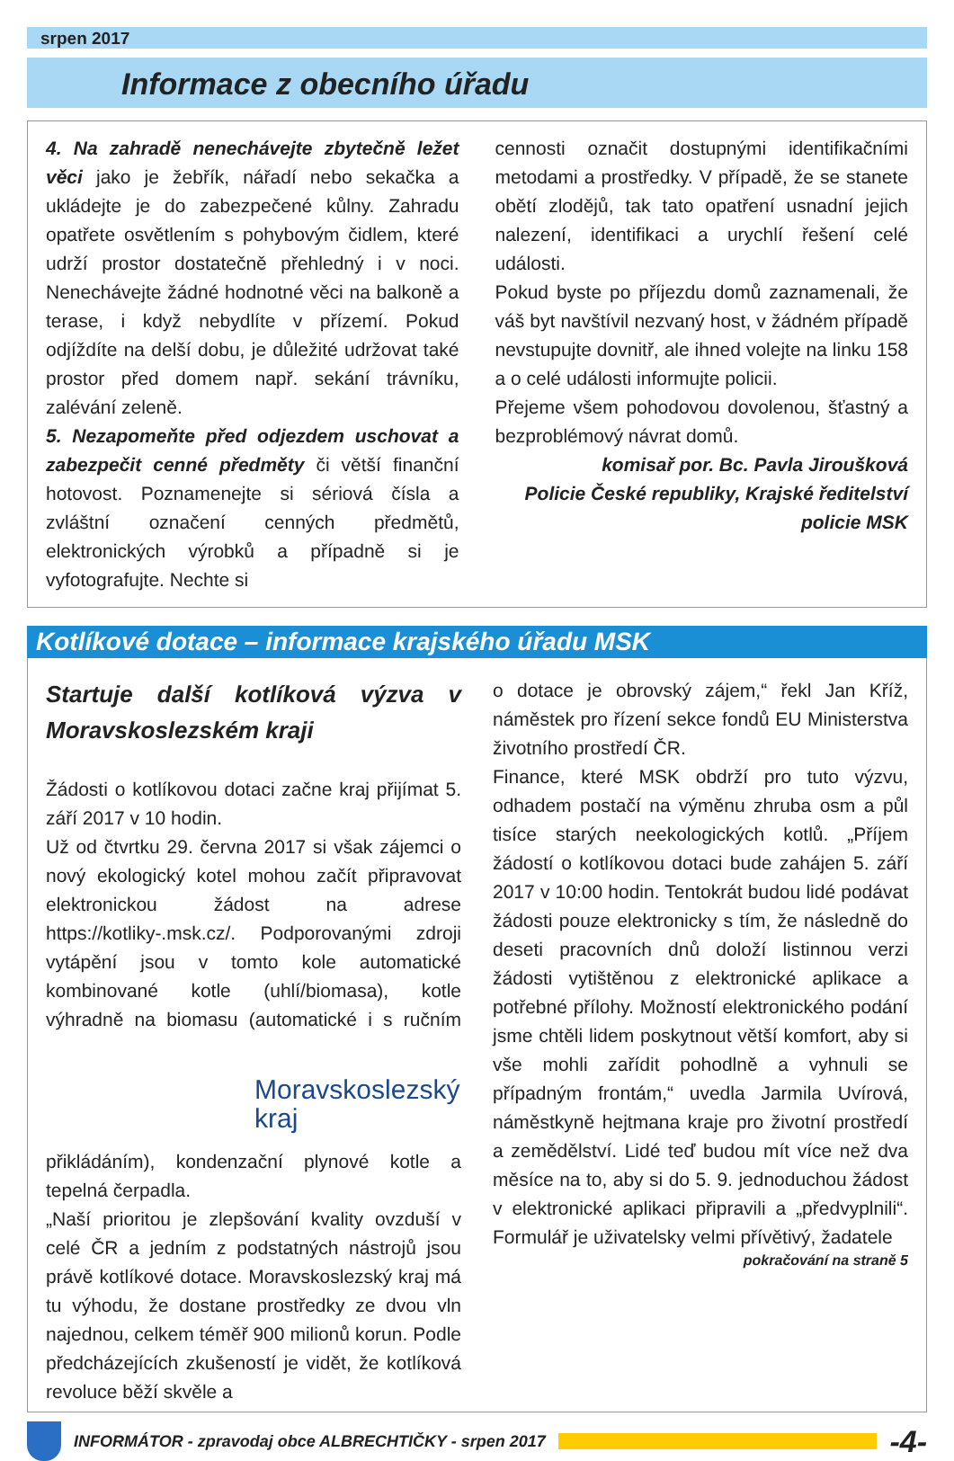srpen 2017
Informace z obecního úřadu
4. Na zahradě nenechávejte zbytečně ležet věci jako je žebřík, nářadí nebo sekačka a ukládejte je do zabezpečené kůlny. Zahradu opatřete osvětlením s pohybovým čidlem, které udrží prostor dostatečně přehledný i v noci. Nenechávejte žádné hodnotné věci na balkoně a terase, i když nebydlíte v přízemí. Pokud odjíždíte na delší dobu, je důležité udržovat také prostor před domem např. sekání trávníku, zalévání zeleně.
5. Nezapomeňte před odjezdem uschovat a zabezpečit cenné předměty či větší finanční hotovost. Poznamenejte si sériová čísla a zvláštní označení cenných předmětů, elektronických výrobků a případně si je vyfotografujte. Nechte si
cennosti označit dostupnými identifikačními metodami a prostředky. V případě, že se stanete obětí zlodějů, tak tato opatření usnadní jejich nalezení, identifikaci a urychlí řešení celé události.
Pokud byste po příjezdu domů zaznamenali, že váš byt navštívil nezvaný host, v žádném případě nevstupujte dovnitř, ale ihned volejte na linku 158 a o celé události informujte policii.
Přejeme všem pohodovou dovolenou, šťastný a bezproblémový návrat domů.
komisař por. Bc. Pavla Jiroušková
Policie České republiky, Krajské ředitelství policie MSK
Kotlíkové dotace – informace krajského úřadu MSK
Startuje další kotlíková výzva v Moravskoslezském kraji
Žádosti o kotlíkovou dotaci začne kraj přijímat 5. září 2017 v 10 hodin.
Už od čtvrtku 29. června 2017 si však zájemci o nový ekologický kotel mohou začít připravovat elektronickou žádost na adrese https://kotliky-.msk.cz/. Podporovanými zdroji vytápění jsou v tomto kole automatické kombinované kotle (uhlí/biomasa), kotle výhradně na biomasu
Moravskoslezský kraj
(automatické i s ručním přikládáním), kondenzační plynové kotle a tepelná čerpadla.
„Naší prioritou je zlepšování kvality ovzduší v celé ČR a jedním z podstatných nástrojů jsou právě kotlíkové dotace. Moravskoslezský kraj má tu výhodu, že dostane prostředky ze dvou vln najednou, celkem téměř 900 milionů korun. Podle předcházejících zkušeností je vidět, že kotlíková revoluce běží skvěle a
o dotace je obrovský zájem,“ řekl Jan Kříž, náměstek pro řízení sekce fondů EU Ministerstva životního prostředí ČR.
Finance, které MSK obdrží pro tuto výzvu, odhadem postačí na výměnu zhruba osm a půl tisíce starých neekologických kotlů. „Příjem žádostí o kotlíkovou dotaci bude zahájen 5. září 2017 v 10:00 hodin. Tentokrát budou lidé podávat žádosti pouze elektronicky s tím, že následně do deseti pracovních dnů doloží listinnou verzi žádosti vytištěnou z elektronické aplikace a potřebné přílohy. Možností elektronického podání jsme chtěli lidem poskytnout větší komfort, aby si vše mohli zařídit pohodlně a vyhnuli se případným frontám,“ uvedla Jarmila Uvírová, náměstkyně hejtmana kraje pro životní prostředí a zemědělství. Lidé teď budou mít více než dva měsíce na to, aby si do 5. 9. jednoduchou žádost v elektronické aplikaci připravili a „předvyplnili“. Formulář je uživatelsky velmi přívětivý, žadatele
pokračování na straně 5
INFORMÁTOR - zpravodaj obce ALBRECHTIČKY - srpen 2017 -4-